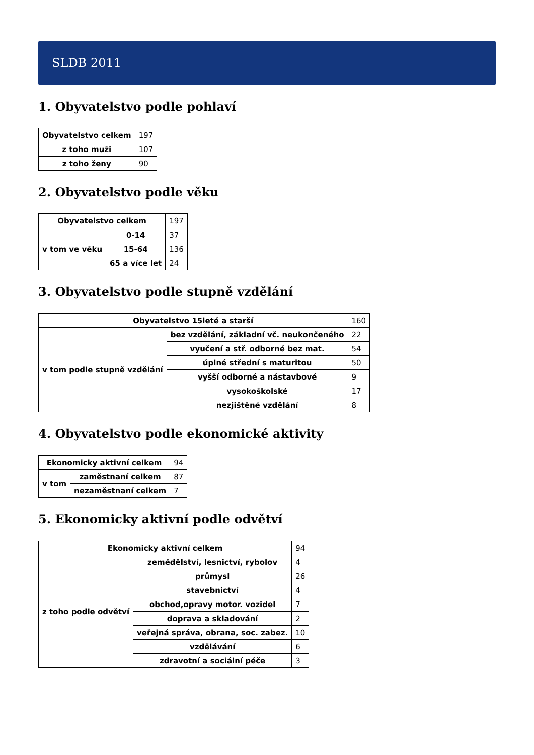SLDB 2011
1. Obyvatelstvo podle pohlaví
| Obyvatelstvo celkem | 197 |
| z toho muži | 107 |
| z toho ženy | 90 |
2. Obyvatelstvo podle věku
| Obyvatelstvo celkem | | 197 |
| v tom ve věku | 0-14 | 37 |
| | 15-64 | 136 |
| | 65 a více let | 24 |
3. Obyvatelstvo podle stupně vzdělání
| Obyvatelstvo 15leté a starší | | 160 |
| v tom podle stupně vzdělání | bez vzdělání, základní vč. neukončeného | 22 |
| | vyučení a stř. odborné bez mat. | 54 |
| | úplné střední s maturitou | 50 |
| | vyšší odborné a nástavbové | 9 |
| | vysokoškolské | 17 |
| | nezjištěné vzdělání | 8 |
4. Obyvatelstvo podle ekonomické aktivity
| Ekonomicky aktivní celkem | | 94 |
| v tom | zaměstnaní celkem | 87 |
| | nezaměstnaní celkem | 7 |
5. Ekonomicky aktivní podle odvětví
| Ekonomicky aktivní celkem | | 94 |
| z toho podle odvětví | zemědělství, lesnictví, rybolov | 4 |
| | průmysl | 26 |
| | stavebnictví | 4 |
| | obchod,opravy motor. vozidel | 7 |
| | doprava a skladování | 2 |
| | veřejná správa, obrana, soc. zabez. | 10 |
| | vzdělávání | 6 |
| | zdravotní a sociální péče | 3 |